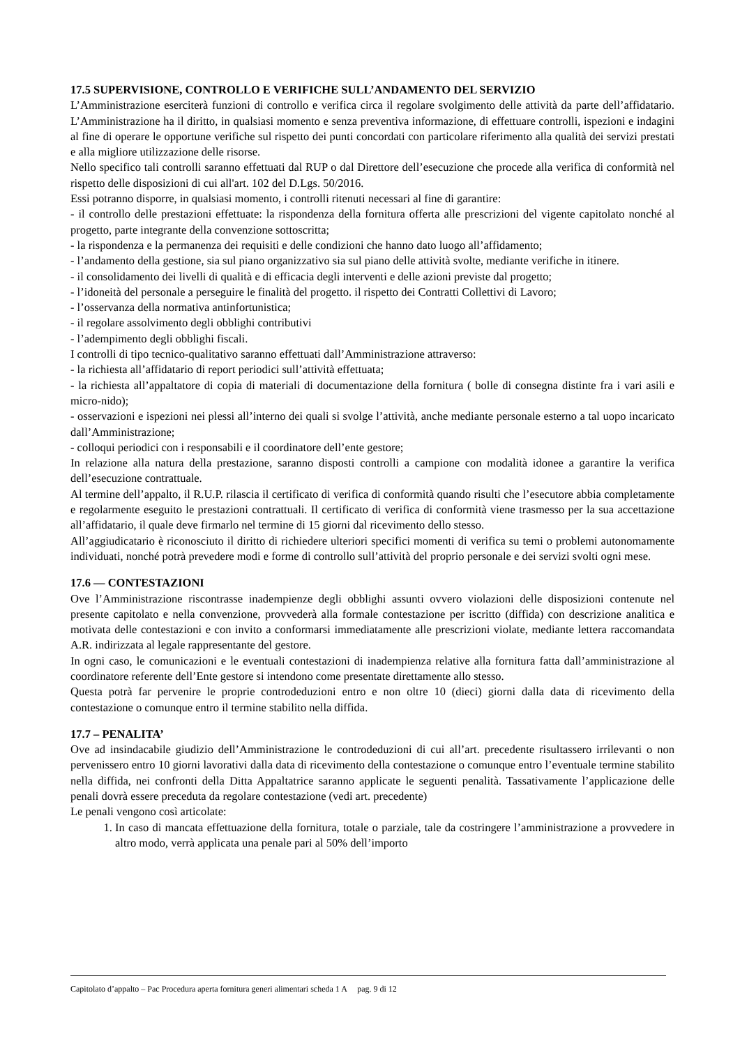17.5 SUPERVISIONE, CONTROLLO E VERIFICHE SULL’ANDAMENTO DEL SERVIZIO
L’Amministrazione eserciterà funzioni di controllo e verifica circa il regolare svolgimento delle attività da parte dell’affidatario. L’Amministrazione ha il diritto, in qualsiasi momento e senza preventiva informazione, di effettuare controlli, ispezioni e indagini al fine di operare le opportune verifiche sul rispetto dei punti concordati con particolare riferimento alla qualità dei servizi prestati e alla migliore utilizzazione delle risorse.
Nello specifico tali controlli saranno effettuati dal RUP o dal Direttore dell’esecuzione che procede alla verifica di conformità nel rispetto delle disposizioni di cui all'art. 102 del D.Lgs. 50/2016.
Essi potranno disporre, in qualsiasi momento, i controlli ritenuti necessari al fine di garantire:
- il controllo delle prestazioni effettuate: la rispondenza della fornitura offerta alle prescrizioni del vigente capitolato nonché al progetto, parte integrante della convenzione sottoscritta;
- la rispondenza e la permanenza dei requisiti e delle condizioni che hanno dato luogo all’affidamento;
- l’andamento della gestione, sia sul piano organizzativo sia sul piano delle attività svolte, mediante verifiche in itinere.
- il consolidamento dei livelli di qualità e di efficacia degli interventi e delle azioni previste dal progetto;
- l’idoneità del personale a perseguire le finalità del progetto. il rispetto dei Contratti Collettivi di Lavoro;
- l’osservanza della normativa antinfortunistica;
- il regolare assolvimento degli obblighi contributivi
- l’adempimento degli obblighi fiscali.
I controlli di tipo tecnico-qualitativo saranno effettuati dall’Amministrazione attraverso:
- la richiesta all’affidatario di report periodici sull’attività effettuata;
- la richiesta all’appaltatore di copia di materiali di documentazione della fornitura ( bolle di consegna distinte fra i vari asili e micro-nido);
- osservazioni e ispezioni nei plessi all’interno dei quali si svolge l’attività, anche mediante personale esterno a tal uopo incaricato dall’Amministrazione;
- colloqui periodici con i responsabili e il coordinatore dell’ente gestore;
In relazione alla natura della prestazione, saranno disposti controlli a campione con modalità idonee a garantire la verifica dell’esecuzione contrattuale.
Al termine dell’appalto, il R.U.P. rilascia il certificato di verifica di conformità quando risulti che l’esecutore abbia completamente e regolarmente eseguito le prestazioni contrattuali. Il certificato di verifica di conformità viene trasmesso per la sua accettazione all’affidatario, il quale deve firmarlo nel termine di 15 giorni dal ricevimento dello stesso.
All’aggiudicatario è riconosciuto il diritto di richiedere ulteriori specifici momenti di verifica su temi o problemi autonomamente individuati, nonché potrà prevedere modi e forme di controllo sull’attività del proprio personale e dei servizi svolti ogni mese.
17.6 — CONTESTAZIONI
Ove l’Amministrazione riscontrasse inadempienze degli obblighi assunti ovvero violazioni delle disposizioni contenute nel presente capitolato e nella convenzione, provvederà alla formale contestazione per iscritto (diffida) con descrizione analitica e motivata delle contestazioni e con invito a conformarsi immediatamente alle prescrizioni violate, mediante lettera raccomandata A.R. indirizzata al legale rappresentante del gestore.
In ogni caso, le comunicazioni e le eventuali contestazioni di inadempienza relative alla fornitura fatta dall’amministrazione al coordinatore referente dell’Ente gestore si intendono come presentate direttamente allo stesso.
Questa potrà far pervenire le proprie controdeduzioni entro e non oltre 10 (dieci) giorni dalla data di ricevimento della contestazione o comunque entro il termine stabilito nella diffida.
17.7 – PENALITA’
Ove ad insindacabile giudizio dell’Amministrazione le controdeduzioni di cui all’art. precedente risultassero irrilevanti o non pervenissero entro 10 giorni lavorativi dalla data di ricevimento della contestazione o comunque entro l’eventuale termine stabilito nella diffida, nei confronti della Ditta Appaltatrice saranno applicate le seguenti penalità. Tassativamente l’applicazione delle penali dovrà essere preceduta da regolare contestazione (vedi art. precedente)
Le penali vengono così articolate:
1. In caso di mancata effettuazione della fornitura, totale o parziale, tale da costringere l’amministrazione a provvedere in altro modo, verrà applicata una penale pari al 50% dell’importo
Capitolato d’appalto – Pac Procedura aperta fornitura generi alimentari scheda 1 A pag. 9 di 12